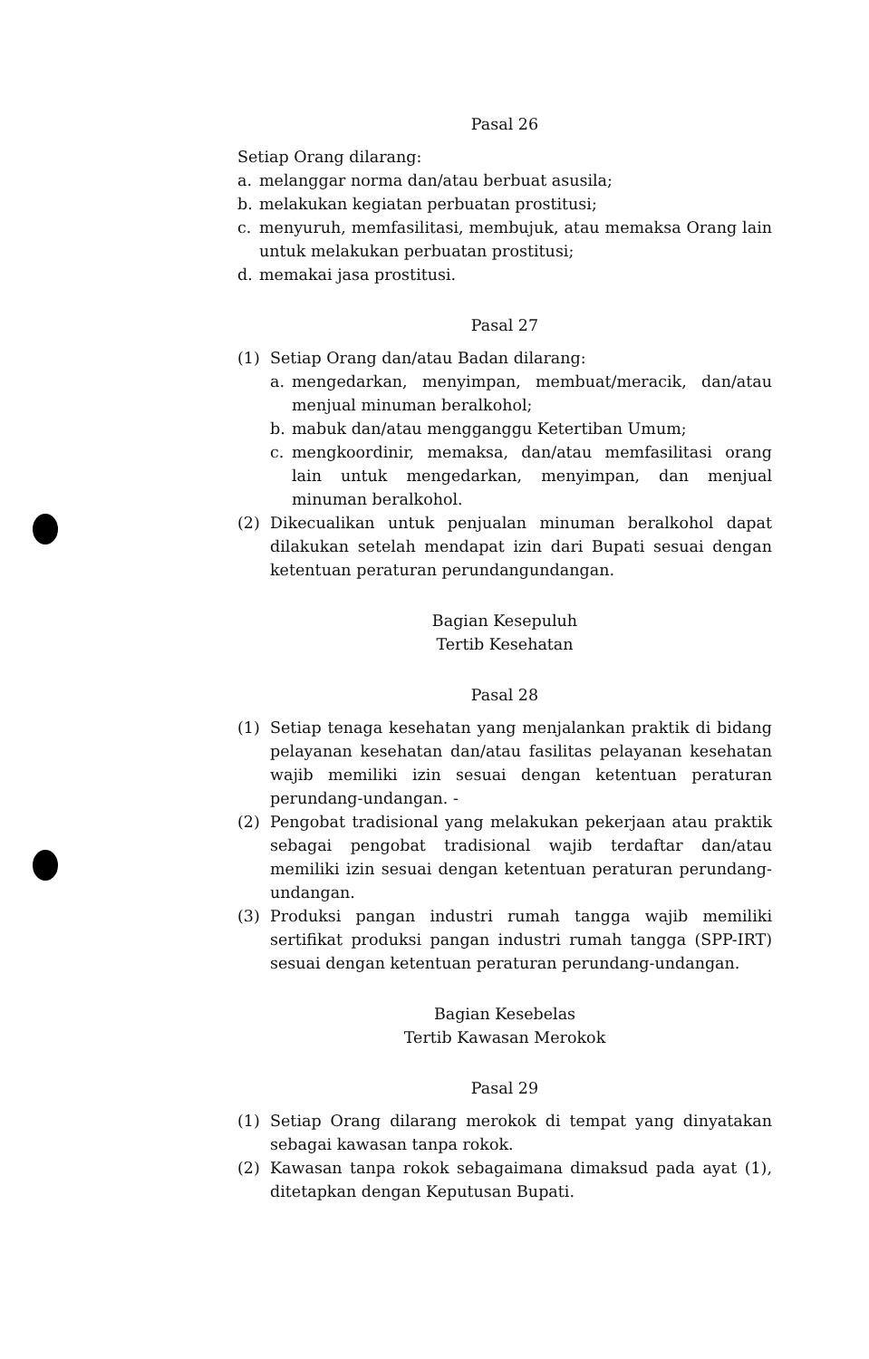Pasal 26
Setiap Orang dilarang:
a. melanggar norma dan/atau berbuat asusila;
b. melakukan kegiatan perbuatan prostitusi;
c. menyuruh, memfasilitasi, membujuk, atau memaksa Orang lain untuk melakukan perbuatan prostitusi;
d. memakai jasa prostitusi.
Pasal 27
(1) Setiap Orang dan/atau Badan dilarang:
a. mengedarkan, menyimpan, membuat/meracik, dan/atau menjual minuman beralkohol;
b. mabuk dan/atau mengganggu Ketertiban Umum;
c. mengkoordinir, memaksa, dan/atau memfasilitasi orang lain untuk mengedarkan, menyimpan, dan menjual minuman beralkohol.
(2) Dikecualikan untuk penjualan minuman beralkohol dapat dilakukan setelah mendapat izin dari Bupati sesuai dengan ketentuan peraturan perundangundangan.
Bagian Kesepuluh
Tertib Kesehatan
Pasal 28
(1) Setiap tenaga kesehatan yang menjalankan praktik di bidang pelayanan kesehatan dan/atau fasilitas pelayanan kesehatan wajib memiliki izin sesuai dengan ketentuan peraturan perundang-undangan. -
(2) Pengobat tradisional yang melakukan pekerjaan atau praktik sebagai pengobat tradisional wajib terdaftar dan/atau memiliki izin sesuai dengan ketentuan peraturan perundang-undangan.
(3) Produksi pangan industri rumah tangga wajib memiliki sertifikat produksi pangan industri rumah tangga (SPP-IRT) sesuai dengan ketentuan peraturan perundang-undangan.
Bagian Kesebelas
Tertib Kawasan Merokok
Pasal 29
(1) Setiap Orang dilarang merokok di tempat yang dinyatakan sebagai kawasan tanpa rokok.
(2) Kawasan tanpa rokok sebagaimana dimaksud pada ayat (1), ditetapkan dengan Keputusan Bupati.